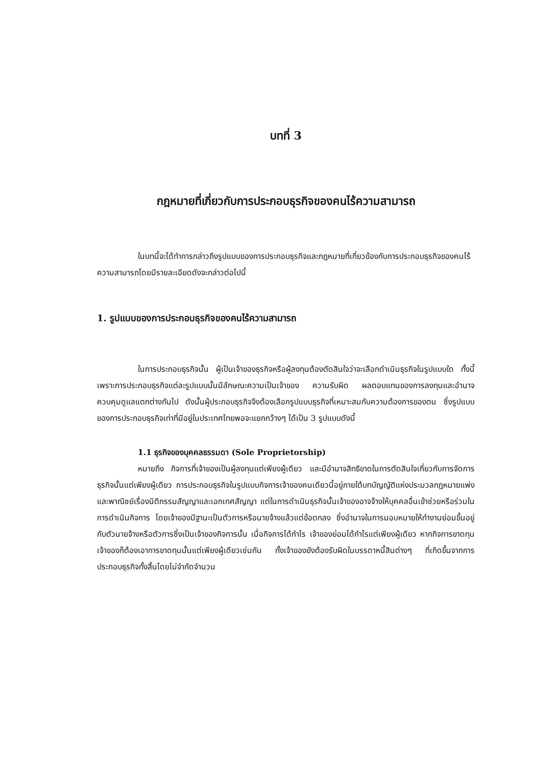บทที่ 3
กฎหมายที่เกี่ยวกับการประกอบธุรกิจของคนไร้ความสามารถ
ในบทนี้จะได้ทำการกล่าวถึงรูปแบบของการประกอบธุรกิจและกฎหมายที่เกี่ยวข้องกับการประกอบธุรกิจของคนไร้ความสามารถโดยมีรายละเอียดดังจะกล่าวต่อไปนี้
1. รูปแบบของการประกอบธุรกิจของคนไร้ความสามารถ
ในการประกอบธุรกิจนั้น ผู้เป็นเจ้าของธุรกิจหรือผู้ลงทุนต้องตัดสินใจว่าจะเลือกดำเนินธุรกิจในรูปแบบใด ทั้งนี้เพราะการประกอบธุรกิจแต่ละรูปแบบนั้นมีลักษณะความเป็นเจ้าของ ความรับผิด ผลตอบแทนของการลงทุนและอำนาจควบคุมดูแลแตกต่างกันไป ดังนั้นผู้ประกอบธุรกิจจึงต้องเลือกรูปแบบธุรกิจที่เหมาะสมกับความต้องการของตน ซึ่งรูปแบบของการประกอบธุรกิจเท่าที่มีอยู่ในประเทศไทยพอจะแยกกว้างๆ ได้เป็น 3 รูปแบบดังนี้
1.1 ธุรกิจของบุคคลธรรมดา (Sole Proprietorship)
หมายถึง กิจการที่เจ้าของเป็นผู้ลงทุนแต่เพียงผู้เดียว และมีอำนาจสิทธิขาดในการตัดสินใจเกี่ยวกับการจัดการธุรกิจนั้นแต่เพียงผู้เดียว การประกอบธุรกิจในรูปแบบกิจการเจ้าของคนเดียวนี้อยู่ภายใต้บทบัญญัติแห่งประมวลกฎหมายแพ่งและพาณิชย์เรื่องนิติกรรมสัญญาและเอกเทศสัญญา แต่ในการดำเนินธุรกิจนั้นเจ้าของอาจจ้างให้บุคคลอื่นเข้าช่วยหรือร่วมในการดำเนินกิจการ โดยเจ้าของมีฐานะเป็นตัวการหรือนายจ้างแล้วแต่ข้อตกลง ซึ่งอำนาจในการมอบหมายให้ทำงานย่อมขึ้นอยู่กับตัวนายจ้างหรือตัวการซึ่งเป็นเจ้าของกิจการนั้น เมื่อกิจการได้กำไร เจ้าของย่อมได้กำไรแต่เพียงผู้เดียว หากกิจการขาดทุนเจ้าของก็ต้องเอาการขาดทุนนั้นแต่เพียงผู้เดียวเช่นกัน ทั้งเจ้าของยังต้องรับผิดในบรรดาหนี้สินต่างๆ ที่เกิดขึ้นจากการประกอบธุรกิจทั้งสิ้นโดยไม่จำกัดจำนวน